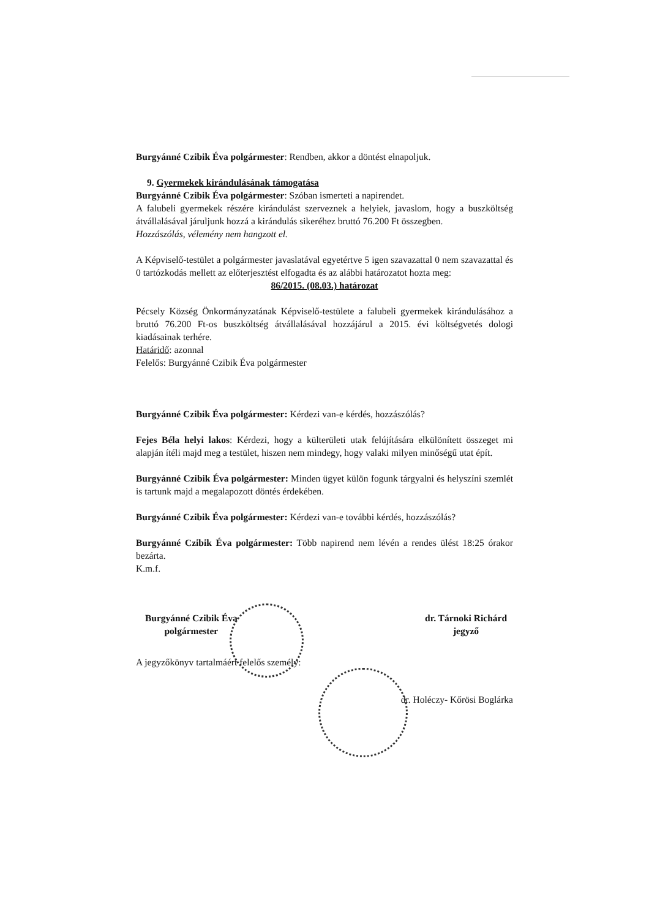Burgyánné Czibik Éva polgármester: Rendben, akkor a döntést elnapoljuk.
9. Gyermekek kirándulásának támogatása
Burgyánné Czibik Éva polgármester: Szóban ismerteti a napirendet.
A falubeli gyermekek részére kirándulást szerveznek a helyiek, javaslom, hogy a buszköltség átvállalásával járuljunk hozzá a kirándulás sikeréhez bruttó 76.200 Ft összegben.
Hozzászólás, vélemény nem hangzott el.
A Képviselő-testület a polgármester javaslatával egyetértve 5 igen szavazattal 0 nem szavazattal és 0 tartózkodás mellett az előterjesztést elfogadta és az alábbi határozatot hozta meg:
86/2015. (08.03.) határozat
Pécsely Község Önkormányzatának Képviselő-testülete a falubeli gyermekek kirándulásához a bruttó 76.200 Ft-os buszköltség átvállalásával hozzájárul a 2015. évi költségvetés dologi kiadásainak terhére.
Határidő: azonnal
Felelős: Burgyánné Czibik Éva polgármester
Burgyánné Czibik Éva polgármester: Kérdezi van-e kérdés, hozzászólás?
Fejes Béla helyi lakos: Kérdezi, hogy a külterületi utak felújítására elkülönített összeget mi alapján ítéli majd meg a testület, hiszen nem mindegy, hogy valaki milyen minőségű utat épít.
Burgyánné Czibik Éva polgármester: Minden ügyet külön fogunk tárgyalni és helyszíni szemlét is tartunk majd a megalapozott döntés érdekében.
Burgyánné Czibik Éva polgármester: Kérdezi van-e további kérdés, hozzászólás?
Burgyánné Czibik Éva polgármester: Több napirend nem lévén a rendes ülést 18:25 órakor bezárta.
K.m.f.
Burgyánné Czibik Éva
polgármester
dr. Tárnoki Richárd
jegyző
A jegyzőkönyv tartalmáért felelős személy:
dr. Holéczy- Kőrösi Boglárka